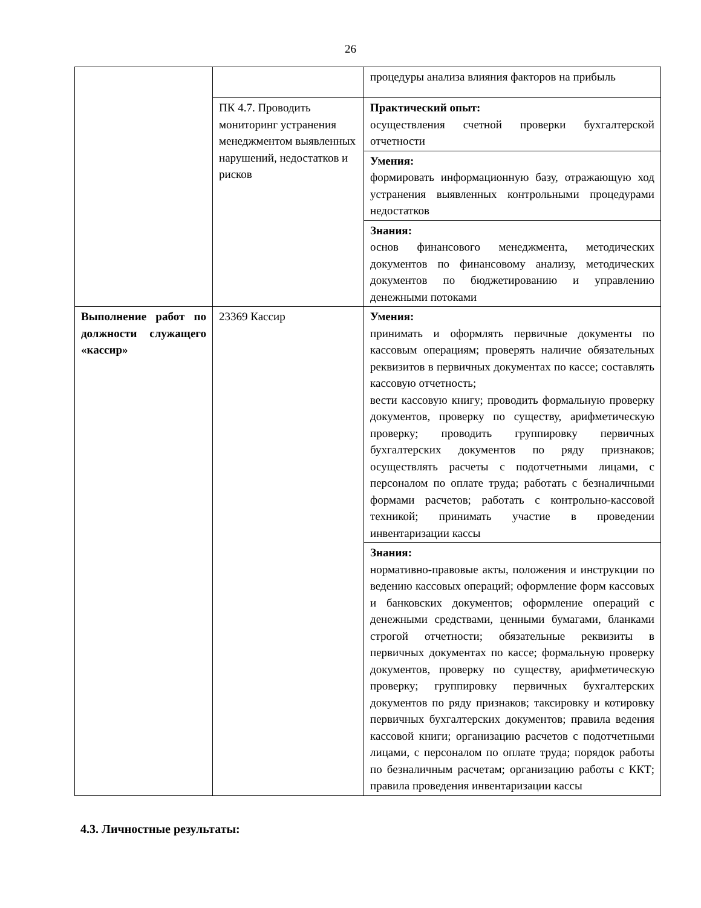26
| | | процедуры анализа влияния факторов на прибыль |
| | ПК 4.7. Проводить мониторинг устранения менеджментом выявленных нарушений, недостатков и рисков | Практический опыт: осуществления счетной проверки бухгалтерской отчетности |
| | | Умения: формировать информационную базу, отражающую ход устранения выявленных контрольными процедурами недостатков |
| | | Знания: основ финансового менеджмента, методических документов по финансовому анализу, методических документов по бюджетированию и управлению денежными потоками |
| Выполнение работ по должности служащего «кассир» | 23369 Кассир | Умения: принимать и оформлять первичные документы по кассовым операциям; проверять наличие обязательных реквизитов в первичных документах по кассе; составлять кассовую отчетность; вести кассовую книгу; проводить формальную проверку документов, проверку по существу, арифметическую проверку; проводить группировку первичных бухгалтерских документов по ряду признаков; осуществлять расчеты с подотчетными лицами, с персоналом по оплате труда; работать с безналичными формами расчетов; работать с контрольно-кассовой техникой; принимать участие в проведении инвентаризации кассы |
| | | Знания: нормативно-правовые акты, положения и инструкции по ведению кассовых операций; оформление форм кассовых и банковских документов; оформление операций с денежными средствами, ценными бумагами, бланками строгой отчетности; обязательные реквизиты в первичных документах по кассе; формальную проверку документов, проверку по существу, арифметическую проверку; группировку первичных бухгалтерских документов по ряду признаков; таксировку и котировку первичных бухгалтерских документов; правила ведения кассовой книги; организацию расчетов с подотчетными лицами, с персоналом по оплате труда; порядок работы по безналичным расчетам; организацию работы с ККТ; правила проведения инвентаризации кассы |
4.3. Личностные результаты: